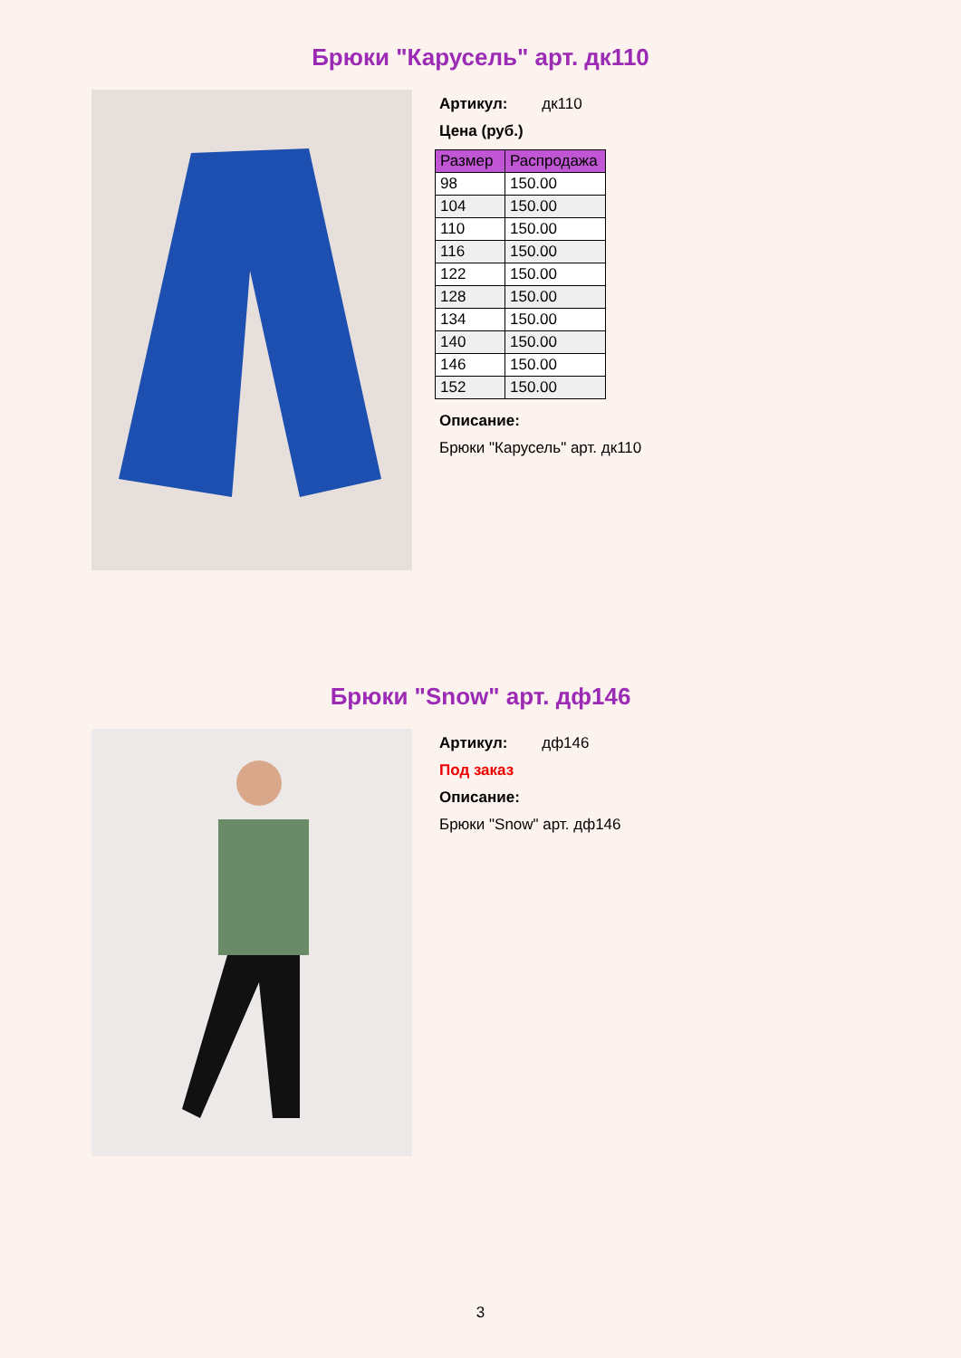Брюки "Карусель" арт. дк110
Артикул: дк110
Цена (руб.)
| Размер | Распродажа |
| --- | --- |
| 98 | 150.00 |
| 104 | 150.00 |
| 110 | 150.00 |
| 116 | 150.00 |
| 122 | 150.00 |
| 128 | 150.00 |
| 134 | 150.00 |
| 140 | 150.00 |
| 146 | 150.00 |
| 152 | 150.00 |
Описание:
Брюки "Карусель" арт. дк110
Брюки "Snow" арт. дф146
Артикул: дф146
Под заказ
Описание:
Брюки "Snow" арт. дф146
3